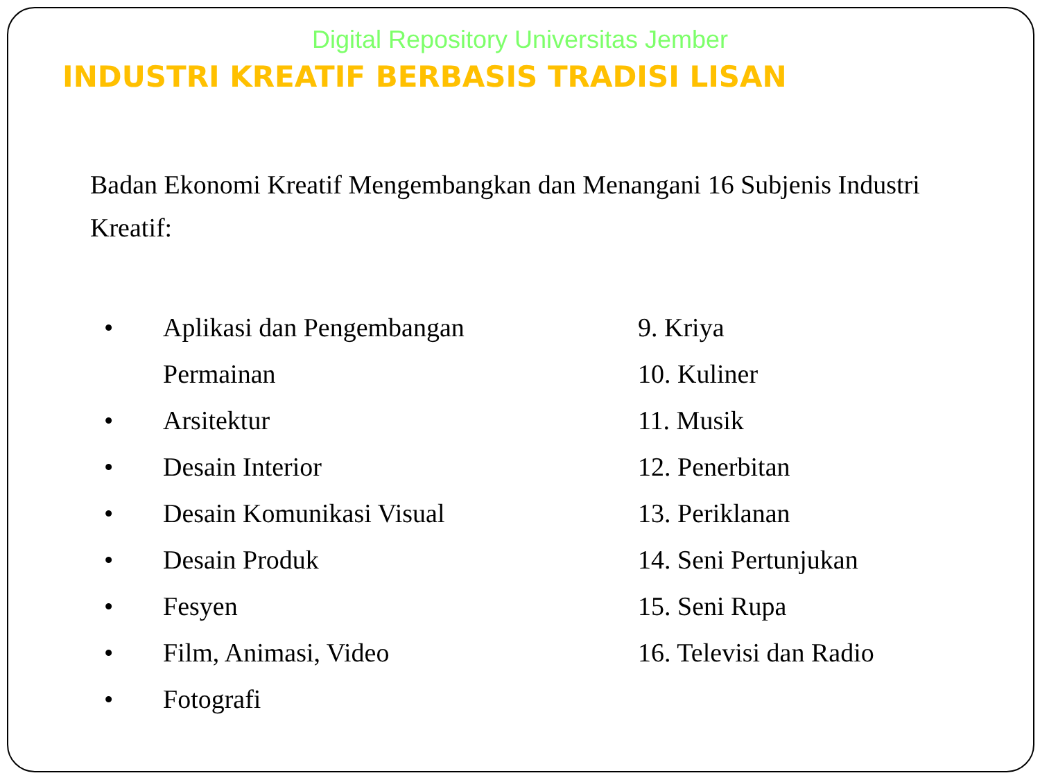Digital Repository Universitas Jember
INDUSTRI KREATIF BERBASIS TRADISI LISAN
Badan Ekonomi Kreatif Mengembangkan dan Menangani 16 Subjenis Industri Kreatif:
• Aplikasi dan Pengembangan
Permainan
• Arsitektur
• Desain Interior
• Desain Komunikasi Visual
• Desain Produk
• Fesyen
• Film, Animasi, Video
• Fotografi
9. Kriya
10. Kuliner
11. Musik
12. Penerbitan
13. Periklanan
14. Seni Pertunjukan
15. Seni Rupa
16. Televisi dan Radio